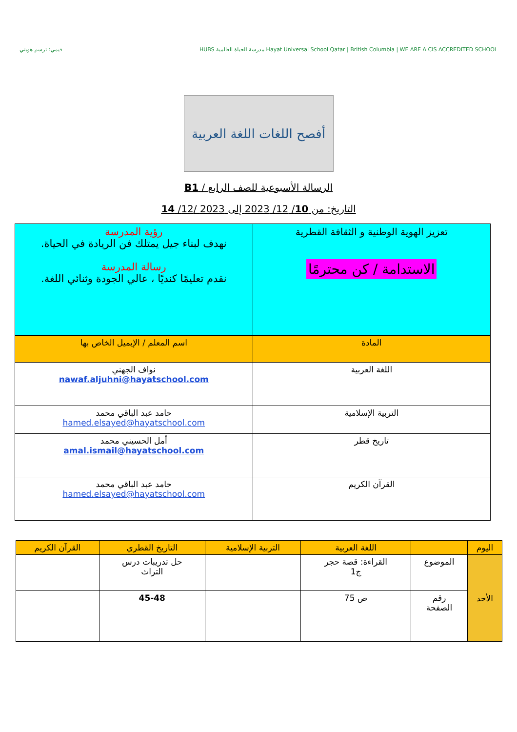قيمي: ترسم هويتي HUBS مدرسة الحياة العالمية Hayat Universal School Qatar | British Columbia | WE ARE A CIS ACCREDITED SCHOOL
أفصح اللغات اللغة العربية
الرسالة الأسبوعية للصف الرابع / B1
التاريخ: من 10/ 12/ 2023 إلى 2023 /12/ 14
| تعزيز الهوية الوطنية و الثقافة القطرية الاستدامة / كن محترمًا | رؤية المدرسة نهدف لبناء جيل يمتلك فن الريادة في الحياة. رسالة المدرسة نقدم تعليمًا كنديًا ، عالي الجودة وثنائي اللغة. |
| المادة | اسم المعلم / الإيميل الخاص بها |
| اللغة العربية | نواف الجهني nawaf.aljuhni@hayatschool.com |
| التربية الإسلامية | حامد عبد الباقي محمد hamed.elsayed@hayatschool.com |
| تاريخ قطر | أمل الحسيني محمد amal.ismail@hayatschool.com |
| القرآن الكريم | حامد عبد الباقي محمد hamed.elsayed@hayatschool.com |
| اليوم | | اللغة العربية | التربية الإسلامية | التاريخ القطري | القرآن الكريم |
| --- | --- | --- | --- | --- | --- |
| الأحد | الموضوع | القراءة: قصة حجر ج1 | | حل تدريبات درس التراث | |
| | رقم الصفحة | ص 75 | | 45-48 | |